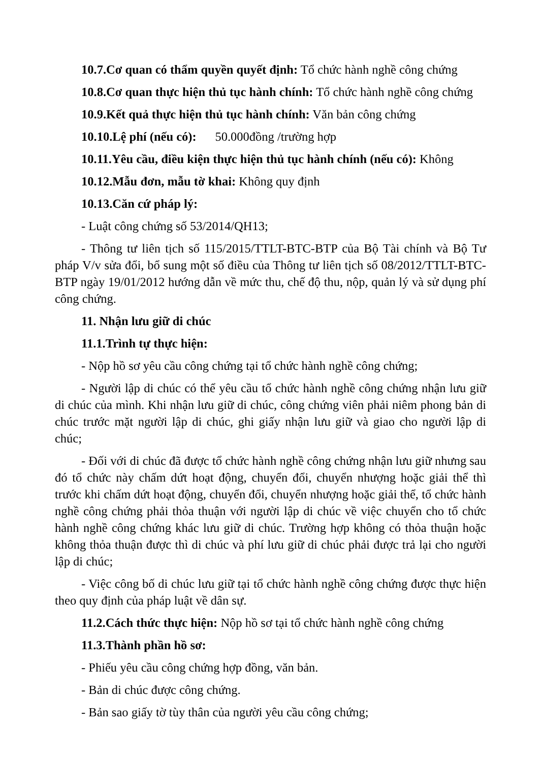10.7.Cơ quan có thẩm quyền quyết định: Tổ chức hành nghề công chứng
10.8.Cơ quan thực hiện thủ tục hành chính: Tổ chức hành nghề công chứng
10.9.Kết quả thực hiện thủ tục hành chính: Văn bản công chứng
10.10.Lệ phí (nếu có): 50.000đồng /trường hợp
10.11.Yêu cầu, điều kiện thực hiện thủ tục hành chính (nếu có): Không
10.12.Mẫu đơn, mẫu tờ khai: Không quy định
10.13.Căn cứ pháp lý:
- Luật công chứng số 53/2014/QH13;
- Thông tư liên tịch số 115/2015/TTLT-BTC-BTP của Bộ Tài chính và Bộ Tư pháp V/v sửa đổi, bổ sung một số điều của Thông tư liên tịch số 08/2012/TTLT-BTC-BTP ngày 19/01/2012 hướng dẫn về mức thu, chế độ thu, nộp, quản lý và sử dụng phí công chứng.
11. Nhận lưu giữ di chúc
11.1.Trình tự thực hiện:
- Nộp hồ sơ yêu cầu công chứng tại tổ chức hành nghề công chứng;
- Người lập di chúc có thể yêu cầu tổ chức hành nghề công chứng nhận lưu giữ di chúc của mình. Khi nhận lưu giữ di chúc, công chứng viên phải niêm phong bản di chúc trước mặt người lập di chúc, ghi giấy nhận lưu giữ và giao cho người lập di chúc;
- Đối với di chúc đã được tổ chức hành nghề công chứng nhận lưu giữ nhưng sau đó tổ chức này chấm dứt hoạt động, chuyển đổi, chuyển nhượng hoặc giải thể thì trước khi chấm dứt hoạt động, chuyển đổi, chuyển nhượng hoặc giải thể, tổ chức hành nghề công chứng phải thỏa thuận với người lập di chúc về việc chuyển cho tổ chức hành nghề công chứng khác lưu giữ di chúc. Trường hợp không có thỏa thuận hoặc không thỏa thuận được thì di chúc và phí lưu giữ di chúc phải được trả lại cho người lập di chúc;
- Việc công bố di chúc lưu giữ tại tổ chức hành nghề công chứng được thực hiện theo quy định của pháp luật về dân sự.
11.2.Cách thức thực hiện: Nộp hồ sơ tại tổ chức hành nghề công chứng
11.3.Thành phần hồ sơ:
- Phiếu yêu cầu công chứng hợp đồng, văn bản.
- Bản di chúc được công chứng.
- Bản sao giấy tờ tùy thân của người yêu cầu công chứng;